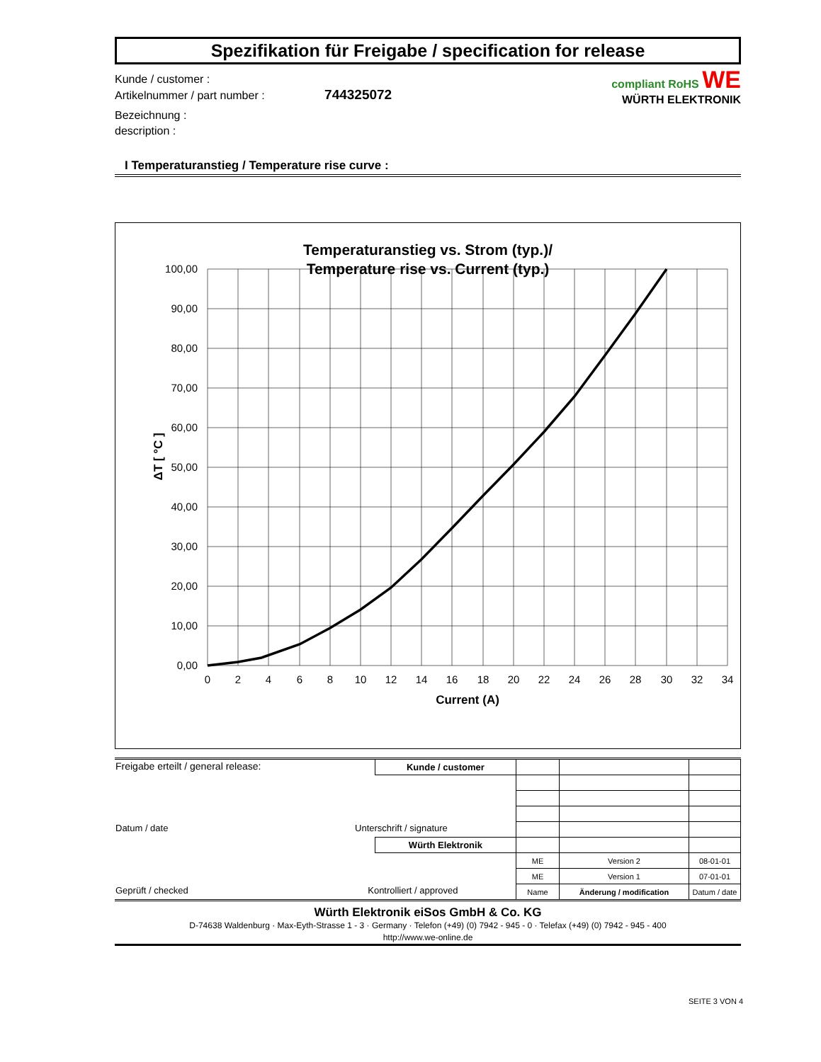Spezifikation für Freigabe / specification for release
Kunde / customer :
Artikelnummer / part number : 744325072
Bezeichnung :
description :
compliant RoHS WE
WÜRTH ELEKTRONIK
I Temperaturanstieg / Temperature rise curve :
Temperaturanstieg vs. Strom (typ.)/
Temperature rise vs. Current (typ.)
100,00
90,00
80,00
70,00
60,00
50,00
40,00
30,00
20,00
10,00
0,00
0
2
4
6
8
10
12
14
16
18
20
22
24
26
28
30
32
34
Current (A)
ΔT [ °C ]
| Freigabe erteilt / general release: | Kunde / customer | | | |
| Datum / date Unterschrift / signature | | | | |
| | Würth Elektronik | | | |
| | | ME | Version 2 | 08-01-01 |
| | | ME | Version 1 | 07-01-01 |
| Geprüft / checked Kontrolliert / approved | | Name | Änderung / modification | Datum / date |
Würth Elektronik eiSos GmbH & Co. KG
D-74638 Waldenburg · Max-Eyth-Strasse 1 - 3 · Germany · Telefon (+49) (0) 7942 - 945 - 0 · Telefax (+49) (0) 7942 - 945 - 400
http://www.we-online.de
SEITE 3 VON 4